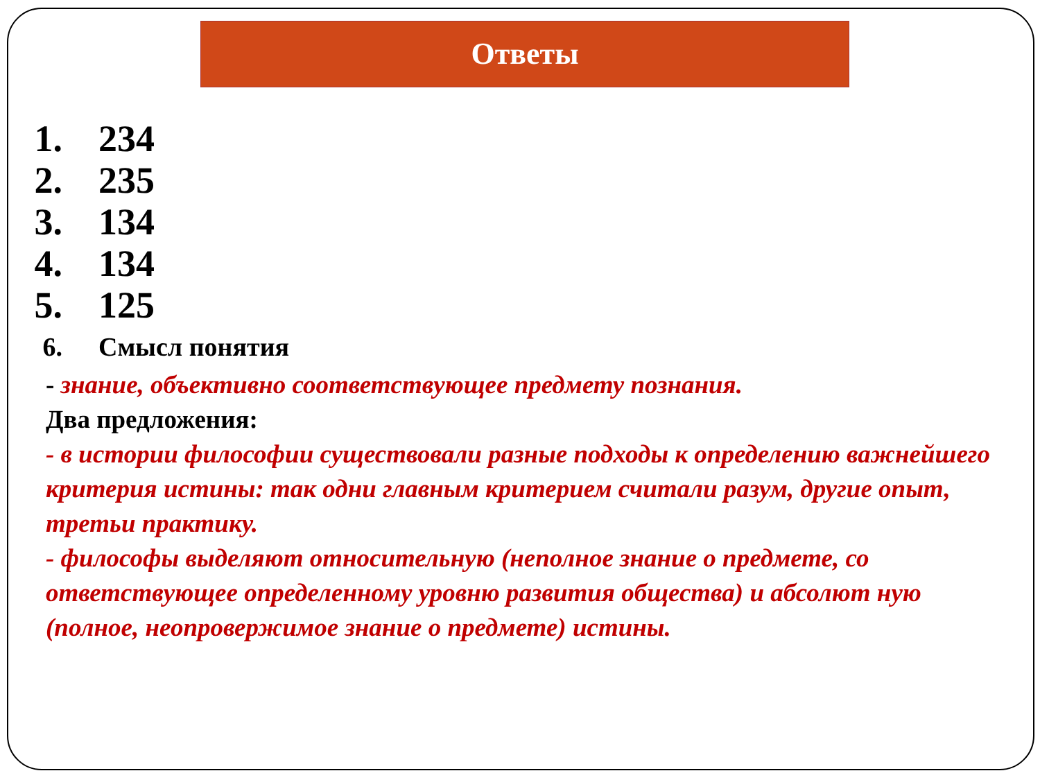Ответы
1. 234
2. 235
3. 134
4. 134
5. 125
6. Смысл понятия
- знание, объективно соответствующее предмету познания.
Два предложения:
- в истории философии существовали разные подходы к определению важнейшего критерия истины: так одни главным критерием считали разум, другие опыт, третьи практику.
- философы выделяют относительную (неполное знание о предмете, со ответствующее определенному уровню развития общества) и абсолют ную (полное, неопровержимое знание о предмете) истины.